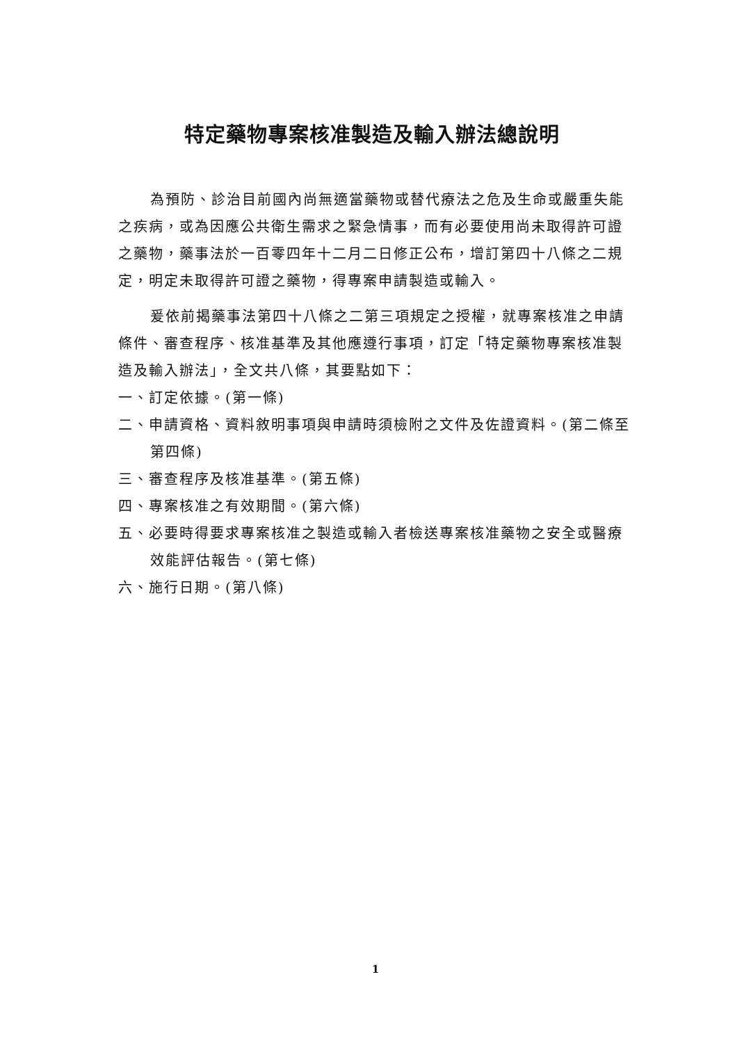特定藥物專案核准製造及輸入辦法總說明
為預防、診治目前國內尚無適當藥物或替代療法之危及生命或嚴重失能之疾病，或為因應公共衛生需求之緊急情事，而有必要使用尚未取得許可證之藥物，藥事法於一百零四年十二月二日修正公布，增訂第四十八條之二規定，明定未取得許可證之藥物，得專案申請製造或輸入。
爰依前揭藥事法第四十八條之二第三項規定之授權，就專案核准之申請條件、審查程序、核准基準及其他應遵行事項，訂定「特定藥物專案核准製造及輸入辦法」，全文共八條，其要點如下：
一、訂定依據。(第一條)
二、申請資格、資料敘明事項與申請時須檢附之文件及佐證資料。(第二條至第四條)
三、審查程序及核准基準。(第五條)
四、專案核准之有效期間。(第六條)
五、必要時得要求專案核准之製造或輸入者檢送專案核准藥物之安全或醫療效能評估報告。(第七條)
六、施行日期。(第八條)
1